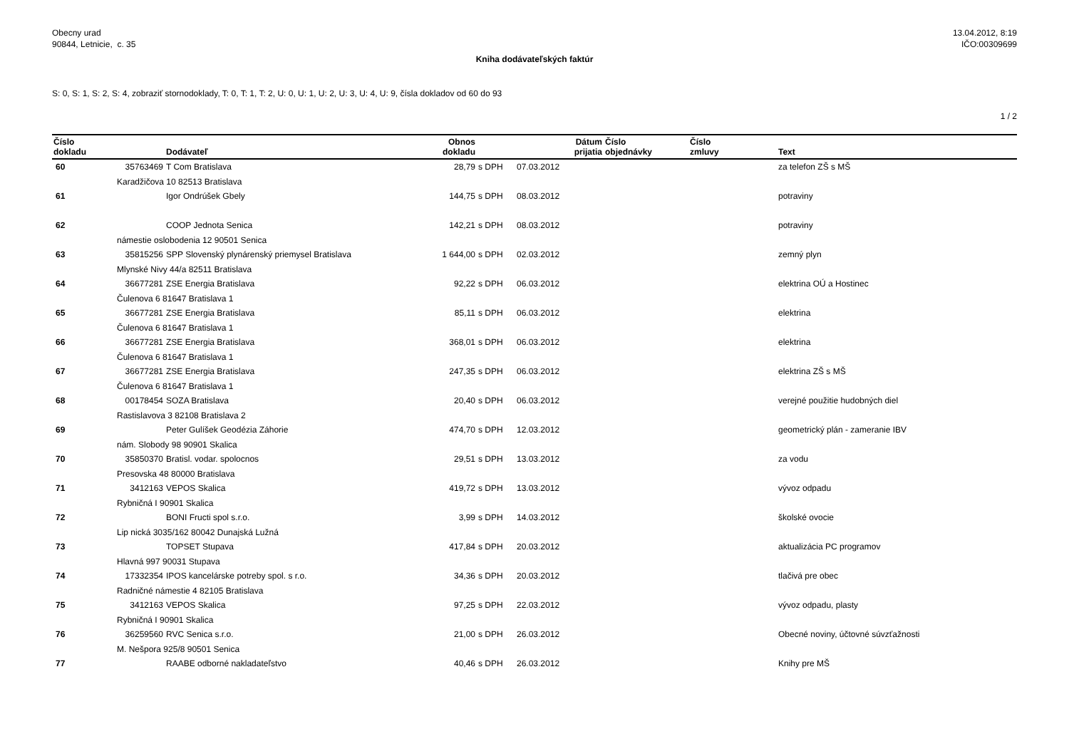Obecny urad
90844, Letnicie, c. 35
13.04.2012, 8:19
IČO:00309699
Kniha dodávateľských faktúr
S: 0, S: 1, S: 2, S: 4, zobraziť stornodoklady, T: 0, T: 1, T: 2, U: 0, U: 1, U: 2, U: 3, U: 4, U: 9, čísla dokladov od 60 do 93
1 / 2
| Číslo dokladu | | Dodávateľ | Obnos dokladu | | Dátum prijatia | Číslo objednávky | Číslo zmluvy | Text |
| --- | --- | --- | --- | --- | --- | --- | --- | --- |
| 60 | 35763469 | T Com Bratislava | 28,79 | s DPH | 07.03.2012 | | | za telefon ZŠ s MŠ |
| | Karadžičova 10 82513 Bratislava | | | | | | | |
| 61 | | Igor Ondrúšek Gbely | 144,75 | s DPH | 08.03.2012 | | | potraviny |
| 62 | | COOP Jednota Senica | 142,21 | s DPH | 08.03.2012 | | | potraviny |
| | námestie oslobodenia 12 90501 Senica | | | | | | | |
| 63 | 35815256 | SPP Slovenský plynárenský priemysel Bratislava | 1 644,00 | s DPH | 02.03.2012 | | | zemný plyn |
| | Mlynské Nivy 44/a 82511 Bratislava | | | | | | | |
| 64 | 36677281 | ZSE Energia Bratislava | 92,22 | s DPH | 06.03.2012 | | | elektrina OÚ a Hostinec |
| | Čulenova 6 81647 Bratislava 1 | | | | | | | |
| 65 | 36677281 | ZSE Energia Bratislava | 85,11 | s DPH | 06.03.2012 | | | elektrina |
| | Čulenova 6 81647 Bratislava 1 | | | | | | | |
| 66 | 36677281 | ZSE Energia Bratislava | 368,01 | s DPH | 06.03.2012 | | | elektrina |
| | Čulenova 6 81647 Bratislava 1 | | | | | | | |
| 67 | 36677281 | ZSE Energia Bratislava | 247,35 | s DPH | 06.03.2012 | | | elektrina ZŠ s MŠ |
| | Čulenova 6 81647 Bratislava 1 | | | | | | | |
| 68 | 00178454 | SOZA Bratislava | 20,40 | s DPH | 06.03.2012 | | | verejné použitie hudobných diel |
| | Rastislavova 3 82108 Bratislava 2 | | | | | | | |
| 69 | | Peter Gulíšek Geodézia Záhorie | 474,70 | s DPH | 12.03.2012 | | | geometrický plán - zameranie IBV |
| | nám. Slobody 98 90901 Skalica | | | | | | | |
| 70 | 35850370 | Bratisl. vodar. spolocnos | 29,51 | s DPH | 13.03.2012 | | | za vodu |
| | Presovska 48 80000 Bratislava | | | | | | | |
| 71 | 3412163 | VEPOS Skalica | 419,72 | s DPH | 13.03.2012 | | | vývoz odpadu |
| | Rybničná I 90901 Skalica | | | | | | | |
| 72 | | BONI Fructi spol s.r.o. | 3,99 | s DPH | 14.03.2012 | | | školské ovocie |
| | Lip nická 3035/162 80042 Dunajská Lužná | | | | | | | |
| 73 | | TOPSET Stupava | 417,84 | s DPH | 20.03.2012 | | | aktualizácia PC programov |
| | Hlavná 997 90031 Stupava | | | | | | | |
| 74 | 17332354 | IPOS kancelárske potreby spol. s r.o. | 34,36 | s DPH | 20.03.2012 | | | tlačivá pre obec |
| | Radničné námestie 4 82105 Bratislava | | | | | | | |
| 75 | 3412163 | VEPOS Skalica | 97,25 | s DPH | 22.03.2012 | | | vývoz odpadu, plasty |
| | Rybničná I 90901 Skalica | | | | | | | |
| 76 | 36259560 | RVC Senica s.r.o. | 21,00 | s DPH | 26.03.2012 | | | Obecné noviny, účtovné súvzťažnosti |
| | M. Nešpora 925/8 90501 Senica | | | | | | | |
| 77 | | RAABE odborné nakladateľstvo | 40,46 | s DPH | 26.03.2012 | | | Knihy pre MŠ |